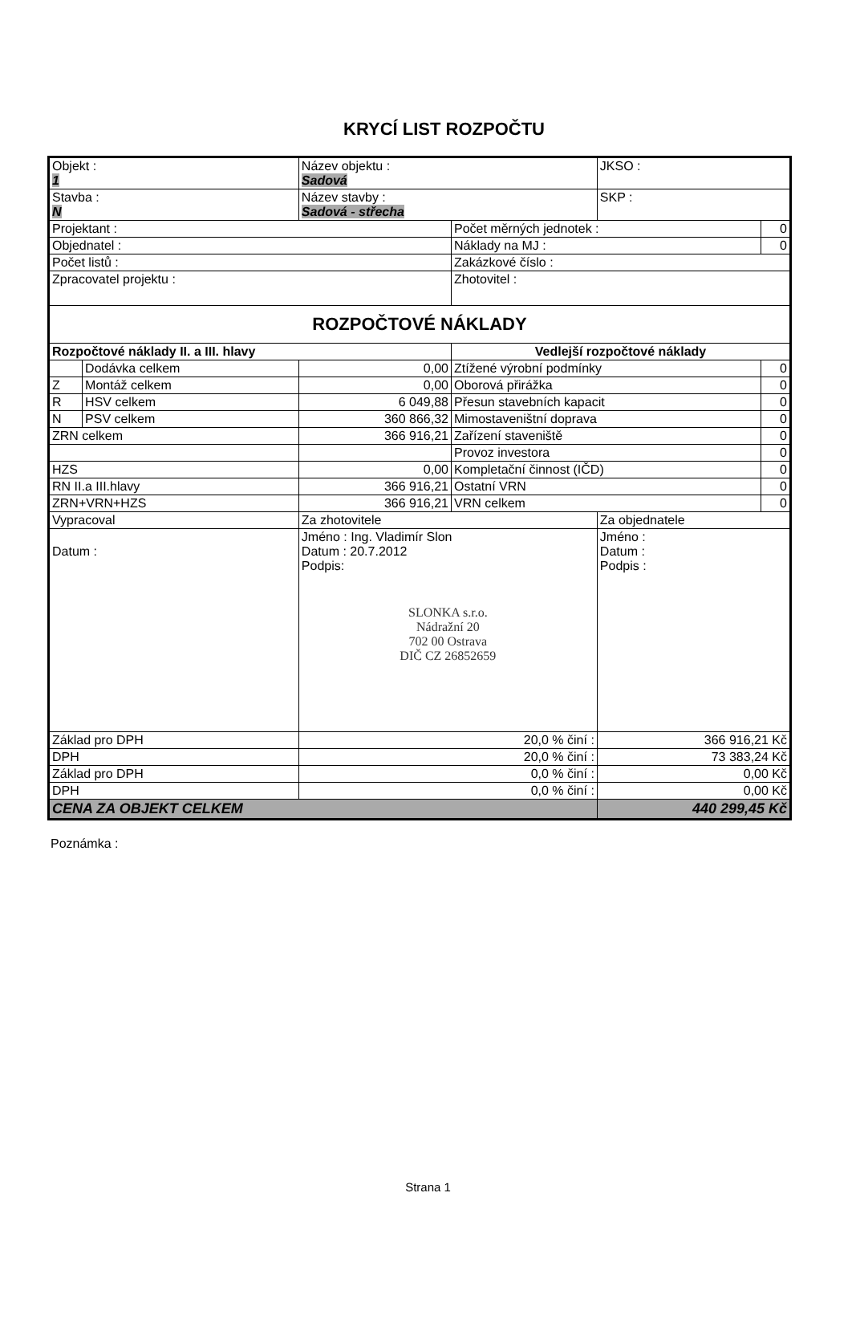KRYCÍ LIST ROZPOČTU
| Objekt : 1 | | Název objektu : Sadová | | | JKSO : | |
| Stavba : N | | Název stavby : Sadová - střecha | | | SKP : | |
| Projektant : | | | | Počet měrných jednotek : | | 0 |
| Objednatel : | | | | Náklady na MJ : | | 0 |
| Počet listů : | | | | Zakázkové číslo : | | |
| Zpracovatel projektu : | | | | Zhotovitel : | | |
| ROZPOČTOVÉ NÁKLADY | | | | | | |
| Rozpočtové náklady II. a III. hlavy | | | Vedlejší rozpočtové náklady | | | |
| | Dodávka celkem | 0,00 | Ztížené výrobní podmínky | | | 0 |
| Z | Montáž celkem | 0,00 | Oborová přirážka | | | 0 |
| R | HSV celkem | 6 049,88 | Přesun stavebních kapacit | | | 0 |
| N | PSV celkem | 360 866,32 | Mimostaveništní doprava | | | 0 |
| ZRN celkem | | 366 916,21 | Zařízení staveniště | | | 0 |
| | | | Provoz investora | | | 0 |
| HZS | | 0,00 | Kompletační činnost (IČD) | | | 0 |
| RN II.a III.hlavy | | 366 916,21 | Ostatní VRN | | | 0 |
| ZRN+VRN+HZS | | 366 916,21 | VRN celkem | | | 0 |
| Vypracoval | | Za zhotovitele | | | Za objednatele | |
| Datum : | | Jméno : Ing. Vladimír Slon Datum : 20.7.2012 Podpis: SLONKA s.r.o. Nádražní 20 702 00 Ostrava DIČ CZ 26852659 | | | Jméno : Datum : Podpis : | |
| Základ pro DPH | | 20,0 % činí : | | | 366 916,21 Kč | |
| DPH | | 20,0 % činí : | | | 73 383,24 Kč | |
| Základ pro DPH | | 0,0 % činí : | | | 0,00 Kč | |
| DPH | | 0,0 % činí : | | | 0,00 Kč | |
| CENA ZA OBJEKT CELKEM | | | | | 440 299,45 Kč | |
Poznámka :
Strana 1